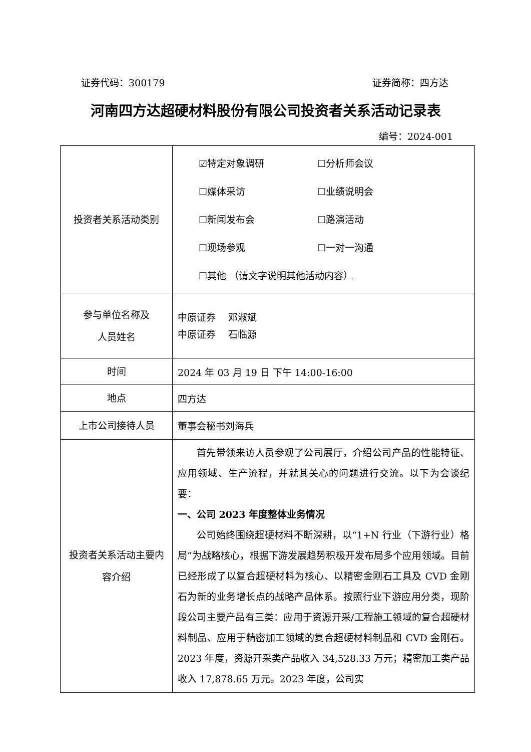证券代码：300179 证券简称：四方达
河南四方达超硬材料股份有限公司投资者关系活动记录表
编号：2024-001
| 投资者关系活动类别 | ☑特定对象调研 ☐分析师会议 ☐媒体采访 ☐业绩说明会 ☐新闻发布会 ☐路演活动 ☐现场参观 ☐一对一沟通 ☐其他 （ 请文字说明其他活动内容） |
| 参与单位名称及 人员姓名 | 中原证券 邓淑斌 中原证券 石临源 |
| 时间 | 2024 年 03 月 19 日 下午 14:00-16:00 |
| 地点 | 四方达 |
| 上市公司接待人员 | 董事会秘书刘海兵 |
| 投资者关系活动主要内容介绍 | 首先带领来访人员参观了公司展厅，介绍公司产品的性能特征、应用领域、生产流程，并就其关心的问题进行交流。以下为会谈纪要： 一、公司 2023 年度整体业务情况 公司始终围绕超硬材料不断深耕，以“1+N 行业（下游行业）格局”为战略核心，根据下游发展趋势积极开发布局多个应用领域。目前已经形成了以复合超硬材料为核心、以精密金刚石工具及 CVD 金刚石为新的业务增长点的战略产品体系。按照行业下游应用分类，现阶段公司主要产品有三类：应用于资源开采/工程施工领域的复合超硬材料制品、应用于精密加工领域的复合超硬材料制品和 CVD 金刚石。2023 年度，资源开采类产品收入 34,528.33 万元；精密加工类产品收入 17,878.65 万元。2023 年度，公司实 |